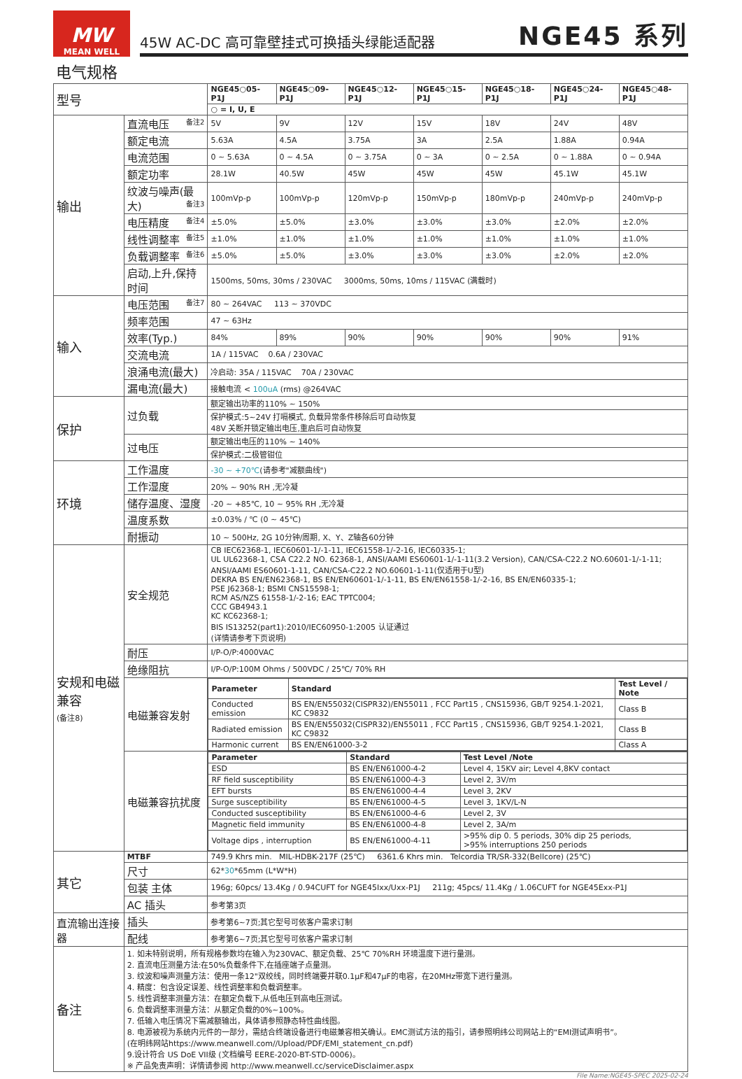MW
MEAN WELL
45W AC-DC 高可靠壁挂式可换插头绿能适配器 NGE45 系列
电气规格
| 型号 | | NGE45○05-P1J | NGE45○09-P1J | NGE45○12-P1J | NGE45○15-P1J | NGE45○18-P1J | NGE45○24-P1J | NGE45○48-P1J |
| | | ○ = I, U, E | | | | | | |
| 输出 | 直流电压 备注2 | 5V | 9V | 12V | 15V | 18V | 24V | 48V |
| | 额定电流 | 5.63A | 4.5A | 3.75A | 3A | 2.5A | 1.88A | 0.94A |
| | 电流范围 | 0 ~ 5.63A | 0 ~ 4.5A | 0 ~ 3.75A | 0 ~ 3A | 0 ~ 2.5A | 0 ~ 1.88A | 0 ~ 0.94A |
| | 额定功率 | 28.1W | 40.5W | 45W | 45W | 45W | 45.1W | 45.1W |
| | 纹波与噪声(最大) 备注3 | 100mVp-p | 100mVp-p | 120mVp-p | 150mVp-p | 180mVp-p | 240mVp-p | 240mVp-p |
| | 电压精度 备注4 | ±5.0% | ±5.0% | ±3.0% | ±3.0% | ±3.0% | ±2.0% | ±2.0% |
| | 线性调整率 备注5 | ±1.0% | ±1.0% | ±1.0% | ±1.0% | ±1.0% | ±1.0% | ±1.0% |
| | 负载调整率 备注6 | ±5.0% | ±5.0% | ±3.0% | ±3.0% | ±3.0% | ±2.0% | ±2.0% |
| | 启动,上升,保持时间 | 1500ms, 50ms, 30ms / 230VAC 3000ms, 50ms, 10ms / 115VAC (满载时) | | | | | | |
| 输入 | 电压范围 备注7 | 80 ~ 264VAC 113 ~ 370VDC | | | | | | |
| | 频率范围 | 47 ~ 63Hz | | | | | | |
| | 效率(Typ.) | 84% | 89% | 90% | 90% | 90% | 90% | 91% |
| | 交流电流 | 1A / 115VAC 0.6A / 230VAC | | | | | | |
| | 浪涌电流(最大) | 冷启动: 35A / 115VAC 70A / 230VAC | | | | | | |
| | 漏电流(最大) | 接触电流 < 100uA (rms) @264VAC | | | | | | |
| 保护 | 过负载 | 额定输出功率的110% ~ 150% | | | | | | |
| | | 保护模式:5~24V 打嗝模式, 负载异常条件移除后可自动恢复 48V 关断并锁定输出电压,重启后可自动恢复 | | | | | | |
| | 过电压 | 额定输出电压的110% ~ 140% | | | | | | |
| | | 保护模式:二极管钳位 | | | | | | |
| 环境 | 工作温度 | -30 ~ +70℃ (请参考"减额曲线") | | | | | | |
| | 工作湿度 | 20% ~ 90% RH ,无冷凝 | | | | | | |
| | 储存温度、湿度 | -20 ~ +85℃, 10 ~ 95% RH ,无冷凝 | | | | | | |
| | 温度系数 | ±0.03% / ℃ (0 ~ 45℃) | | | | | | |
| | 耐振动 | 10 ~ 500Hz, 2G 10分钟/周期, X、Y、Z轴各60分钟 | | | | | | |
| 安规和电磁兼容 (备注8) | 安全规范 | CB IEC62368-1, IEC60601-1/-1-11, IEC61558-1/-2-16, IEC60335-1; UL UL62368-1, CSA C22.2 NO. 62368-1, ANSI/AAMI ES60601-1/-1-11(3.2 Version), CAN/CSA-C22.2 NO.60601-1/-1-11; ANSI/AAMI ES60601-1-11, CAN/CSA-C22.2 NO.60601-1-11(仅适用于U型) DEKRA BS EN/EN62368-1, BS EN/EN60601-1/-1-11, BS EN/EN61558-1/-2-16, BS EN/EN60335-1; PSE J62368-1; BSMI CNS15598-1; RCM AS/NZS 61558-1/-2-16; EAC TPTC004; CCC GB4943.1 KC KC62368-1; BIS IS13252(part1):2010/IEC60950-1:2005 认证通过 (详情请参考下页说明) | | | | | | |
| | 耐压 | I/P-O/P:4000VAC | | | | | | |
| | 绝缘阻抗 | I/P-O/P:100M Ohms / 500VDC / 25℃/ 70% RH | | | | | | |
| | 电磁兼容发射 | / Parameter / Standard / Test Level / Note / / --- / --- / --- / / Conducted emission / BS EN/EN55032(CISPR32)/EN55011 , FCC Part15 , CNS15936, GB/T 9254.1-2021, KC C9832 / Class B / / Radiated emission / BS EN/EN55032(CISPR32)/EN55011 , FCC Part15 , CNS15936, GB/T 9254.1-2021, KC C9832 / Class B / / Harmonic current / BS EN/EN61000-3-2 / Class A / | | | | | | |
| | 电磁兼容抗扰度 | / Parameter / Standard / Test Level /Note / / --- / --- / --- / / ESD / BS EN/EN61000-4-2 / Level 4, 15KV air; Level 4,8KV contact / / RF field susceptibility / BS EN/EN61000-4-3 / Level 2, 3V/m / / EFT bursts / BS EN/EN61000-4-4 / Level 3, 2KV / / Surge susceptibility / BS EN/EN61000-4-5 / Level 3, 1KV/L-N / / Conducted susceptibility / BS EN/EN61000-4-6 / Level 2, 3V / / Magnetic field immunity / BS EN/EN61000-4-8 / Level 2, 3A/m / / Voltage dips , interruption / BS EN/EN61000-4-11 / >95% dip 0. 5 periods, 30% dip 25 periods, >95% interruptions 250 periods / | | | | | | |
| 其它 | MTBF | 749.9 Khrs min. MIL-HDBK-217F (25℃) 6361.6 Khrs min. Telcordia TR/SR-332(Bellcore) (25℃) | | | | | | |
| | 尺寸 | 62* 30 *65mm (L*W*H) | | | | | | |
| | 包装 主体 | 196g; 60pcs/ 13.4Kg / 0.94CUFT for NGE45Ixx/Uxx-P1J 211g; 45pcs/ 11.4Kg / 1.06CUFT for NGE45Exx-P1J | | | | | | |
| | AC 插头 | 参考第3页 | | | | | | |
| 直流输出连接器 | 插头 | 参考第6~7页;其它型号可依客户需求订制 | | | | | | |
| | 配线 | 参考第6~7页;其它型号可依客户需求订制 | | | | | | |
| 备注 | 1. 如未特别说明，所有规格参数均在输入为230VAC、额定负载、25℃ 70%RH 环境温度下进行量测。 2. 直流电压测量方法:在50%负载条件下,在插座端子点量测。 3. 纹波和噪声测量方法：使用一条12"双绞线，同时终端要并联0.1μF和47μF的电容，在20MHz带宽下进行量测。 4. 精度：包含设定误差、线性调整率和负载调整率。 5. 线性调整率测量方法：在额定负载下,从低电压到高电压测试。 6. 负载调整率测量方法：从额定负载的0%~100%。 7. 低输入电压情况下需减额输出，具体请参照静态特性曲线图。 8. 电源被视为系统内元件的一部分，需结合终端设备进行电磁兼容相关确认。EMC测试方法的指引，请参照明纬公司网站上的“EMI测试声明书”。 (在明纬网站https://www.meanwell.com//Upload/PDF/EMI_statement_cn.pdf) 9.设计符合 US DoE VII级 (文档编号 EERE-2020-BT-STD-0006)。 ※ 产品免责声明：详情请参阅 http://www.meanwell.cc/serviceDisclaimer.aspx | | | | | | | |
File Name:NGE45-SPEC 2025-02-24